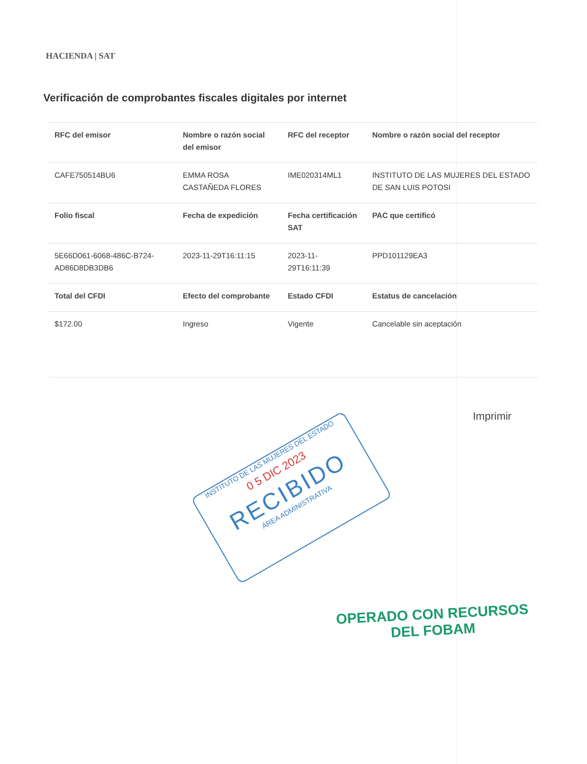HACIENDA | SAT
Verificación de comprobantes fiscales digitales por internet
| RFC del emisor | Nombre o razón social del emisor | RFC del receptor | Nombre o razón social del receptor |
| --- | --- | --- | --- |
| CAFE750514BU6 | EMMA ROSA CASTAÑEDA FLORES | IME020314ML1 | INSTITUTO DE LAS MUJERES DEL ESTADO DE SAN LUIS POTOSI |
| Folio fiscal | Fecha de expedición | Fecha certificación SAT | PAC que certificó |
| 5E66D061-6068-486C-B724-AD86D8DB3DB6 | 2023-11-29T16:11:15 | 2023-11-29T16:11:39 | PPD101129EA3 |
| Total del CFDI | Efecto del comprobante | Estado CFDI | Estatus de cancelación |
| $172.00 | Ingreso | Vigente | Cancelable sin aceptación |
Imprimir
INSTITUTO DE LAS MUJERES DEL ESTADO
0 5 DIC 2023
RECIBIDO
ÁREA ADMINISTRATIVA
OPERADO CON RECURSOS
DEL FOBAM